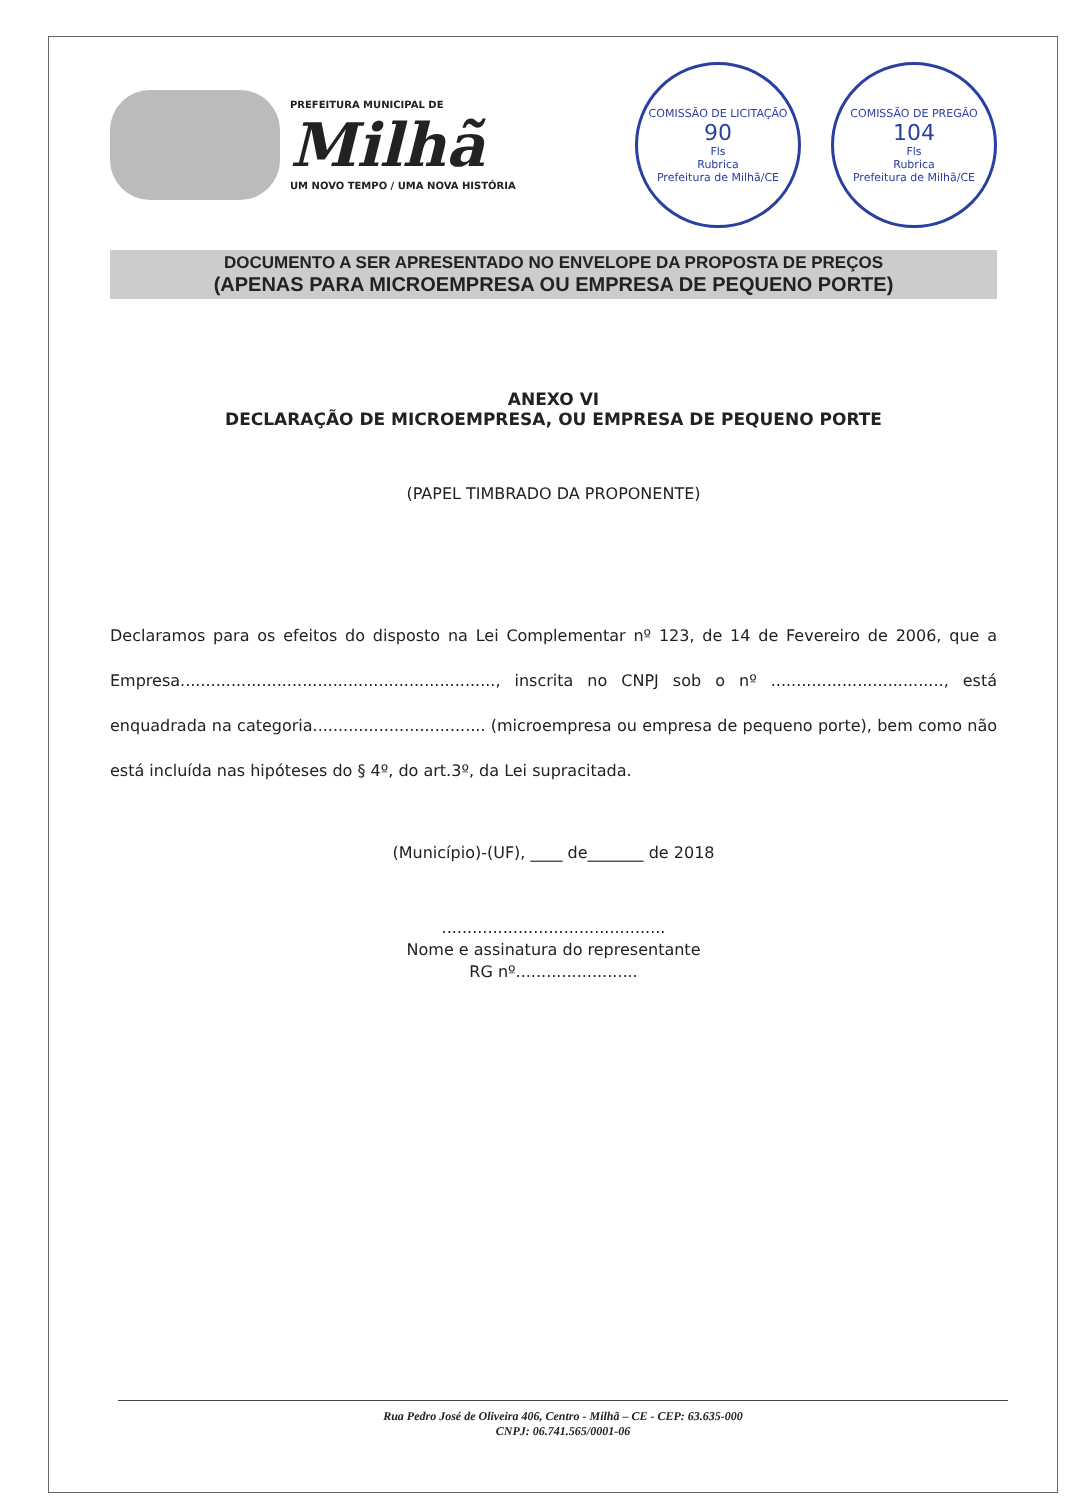PREFEITURA MUNICIPAL DE
Milhã
UM NOVO TEMPO / UMA NOVA HISTÓRIA
COMISSÃO DE LICITAÇÃO
90
Fls
Rubrica
Prefeitura de Milhã/CE
COMISSÃO DE PREGÃO
104
Fls
Rubrica
Prefeitura de Milhã/CE
DOCUMENTO A SER APRESENTADO NO ENVELOPE DA PROPOSTA DE PREÇOS
(APENAS PARA MICROEMPRESA OU EMPRESA DE PEQUENO PORTE)
ANEXO VI
DECLARAÇÃO DE MICROEMPRESA, OU EMPRESA DE PEQUENO PORTE
(PAPEL TIMBRADO DA PROPONENTE)
Declaramos para os efeitos do disposto na Lei Complementar nº 123, de 14 de Fevereiro de 2006, que a Empresa.............................................................., inscrita no CNPJ sob o nº .................................., está enquadrada na categoria.................................. (microempresa ou empresa de pequeno porte), bem como não está incluída nas hipóteses do § 4º, do art.3º, da Lei supracitada.
(Município)-(UF), ____ de_______ de 2018
............................................
Nome e assinatura do representante
RG nº........................
Rua Pedro José de Oliveira 406, Centro - Milhã – CE - CEP: 63.635-000
CNPJ: 06.741.565/0001-06